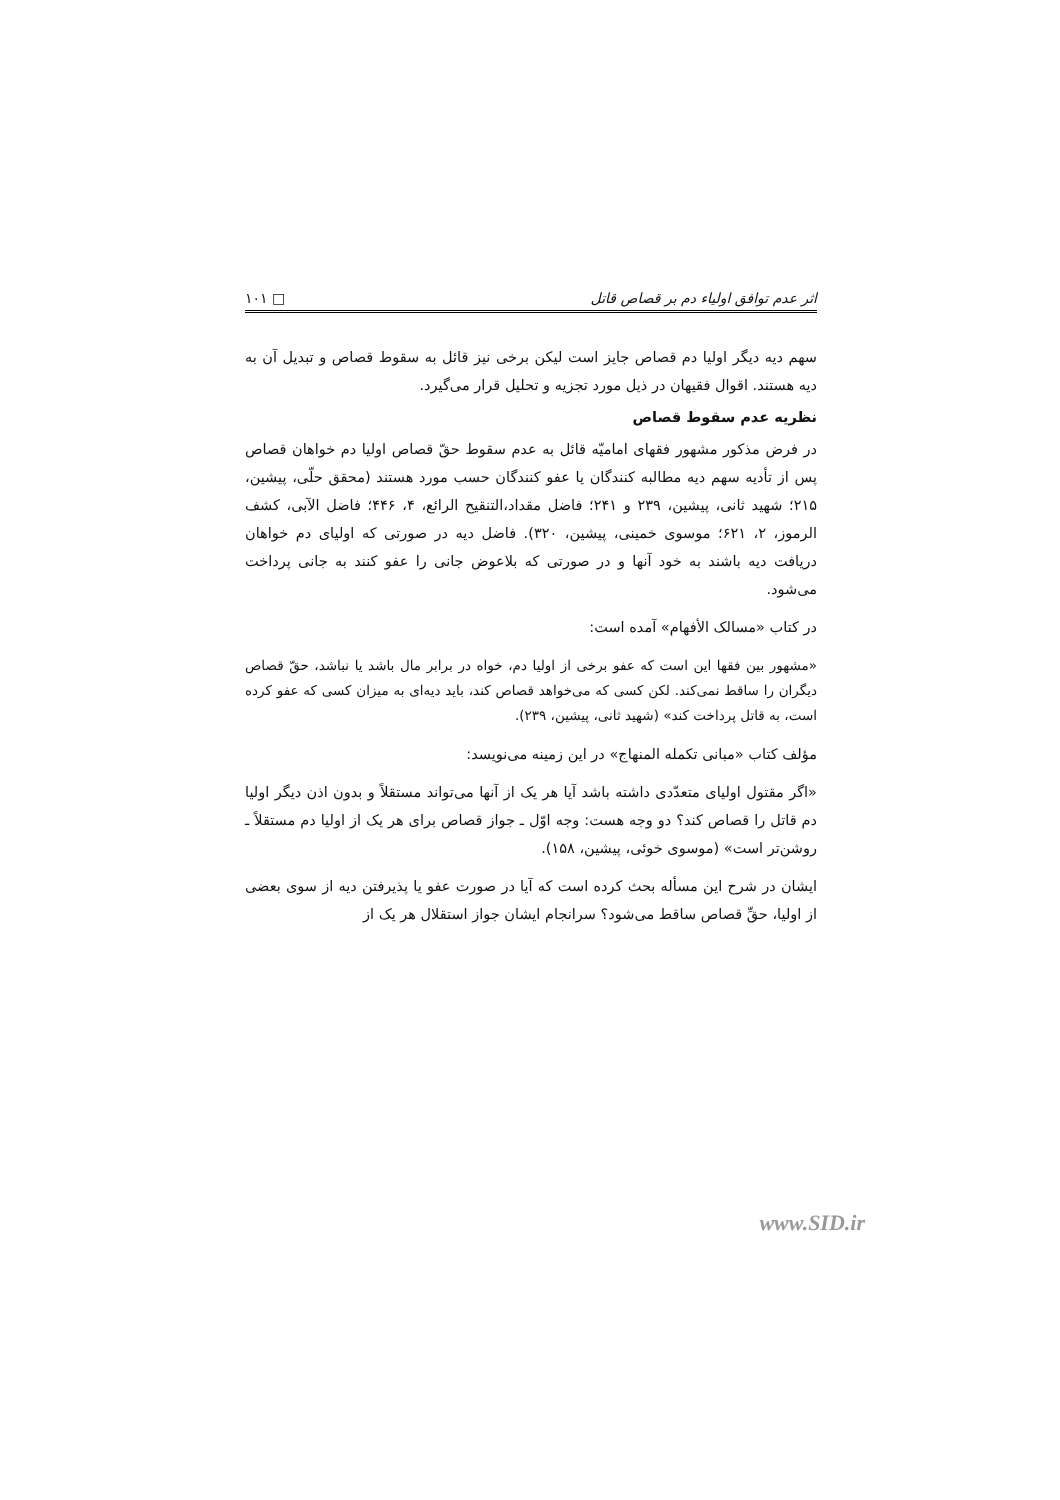اثر عدم توافق اولیاء دم بر قصاص قاتل □ ۱۰۱
سهم دیه دیگر اولیا دم قصاص جایز است لیکن برخی نیز قائل به سقوط قصاص و تبدیل آن به دیه هستند. اقوال فقیهان در ذیل مورد تجزیه و تحلیل قرار می‌گیرد.
نظریه عدم سقوط قصاص
در فرض مذکور مشهور فقهای امامیّه قائل به عدم سقوط حقّ قصاص اولیا دم خواهان قصاص پس از تأدیه سهم دیه مطالبه کنندگان یا عفو کنندگان حسب مورد هستند (محقق حلّی، پیشین، ۲۱۵؛ شهید ثانی، پیشین، ۲۳۹ و ۲۴۱؛ فاضل مقداد،التنقیح الرائع، ۴، ۴۴۶؛ فاضل الآبی، کشف الرموز، ۲، ۶۲۱؛ موسوی خمینی، پیشین، ۳۲۰). فاضل دیه در صورتی که اولیای دم خواهان دریافت دیه باشند به خود آنها و در صورتی که بلاعوض جانی را عفو کنند به جانی پرداخت می‌شود.
در کتاب «مسالک الأفهام» آمده است:
«مشهور بین فقها این است که عفو برخی از اولیا دم، خواه در برابر مال باشد یا نباشد، حقّ قصاص دیگران را ساقط نمی‌کند. لکن کسی که می‌خواهد قصاص کند، باید دیه‌ای به میزان کسی که عفو کرده است، به قاتل پرداخت کند» (شهید ثانی، پیشین، ۲۳۹).
مؤلف کتاب «مبانی تکمله المنهاج» در این زمینه می‌نویسد:
«اگر مقتول اولیای متعدّدی داشته باشد آیا هر یک از آنها می‌تواند مستقلاً و بدون اذن دیگر اولیا دم قاتل را قصاص کند؟ دو وجه هست: وجه اوّل ـ جواز قصاص برای هر یک از اولیا دم مستقلاً ـ روشن‌تر است» (موسوی خوئی، پیشین، ۱۵۸).
ایشان در شرح این مسأله بحث کرده است که آیا در صورت عفو یا پذیرفتن دیه از سوی بعضی از اولیا، حقِّ قصاص ساقط می‌شود؟ سرانجام ایشان جواز استقلال هر یک از
www.SID.ir